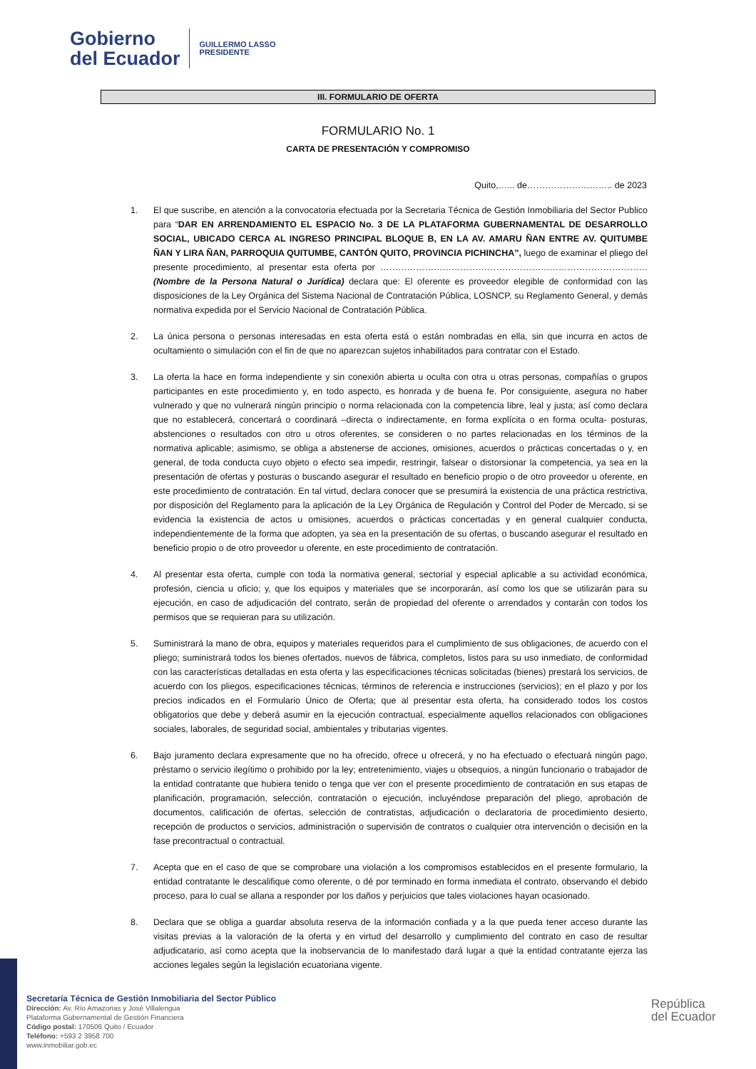Gobierno
del Ecuador
GUILLERMO LASSO
PRESIDENTE
III. FORMULARIO DE OFERTA
FORMULARIO No. 1
CARTA DE PRESENTACIÓN Y COMPROMISO
Quito,…... de……………………….. de 2023
1. El que suscribe, en atención a la convocatoria efectuada por la Secretaria Técnica de Gestión Inmobiliaria del Sector Publico para “DAR EN ARRENDAMIENTO EL ESPACIO No. 3 DE LA PLATAFORMA GUBERNAMENTAL DE DESARROLLO SOCIAL, UBICADO CERCA AL INGRESO PRINCIPAL BLOQUE B, EN LA AV. AMARU ÑAN ENTRE AV. QUITUMBE ÑAN Y LIRA ÑAN, PARROQUIA QUITUMBE, CANTÓN QUITO, PROVINCIA PICHINCHA”, luego de examinar el pliego del presente procedimiento, al presentar esta oferta por ……………………………………………………………………………… (Nombre de la Persona Natural o Jurídica) declara que: El oferente es proveedor elegible de conformidad con las disposiciones de la Ley Orgánica del Sistema Nacional de Contratación Pública, LOSNCP, su Reglamento General, y demás normativa expedida por el Servicio Nacional de Contratación Pública.
2. La única persona o personas interesadas en esta oferta está o están nombradas en ella, sin que incurra en actos de ocultamiento o simulación con el fin de que no aparezcan sujetos inhabilitados para contratar con el Estado.
3. La oferta la hace en forma independiente y sin conexión abierta u oculta con otra u otras personas, compañías o grupos participantes en este procedimiento y, en todo aspecto, es honrada y de buena fe. Por consiguiente, asegura no haber vulnerado y que no vulnerará ningún principio o norma relacionada con la competencia libre, leal y justa; así como declara que no establecerá, concertará o coordinará –directa o indirectamente, en forma explícita o en forma oculta- posturas, abstenciones o resultados con otro u otros oferentes, se consideren o no partes relacionadas en los términos de la normativa aplicable; asimismo, se obliga a abstenerse de acciones, omisiones, acuerdos o prácticas concertadas o y, en general, de toda conducta cuyo objeto o efecto sea impedir, restringir, falsear o distorsionar la competencia, ya sea en la presentación de ofertas y posturas o buscando asegurar el resultado en beneficio propio o de otro proveedor u oferente, en este procedimiento de contratación. En tal virtud, declara conocer que se presumirá la existencia de una práctica restrictiva, por disposición del Reglamento para la aplicación de la Ley Orgánica de Regulación y Control del Poder de Mercado, si se evidencia la existencia de actos u omisiones, acuerdos o prácticas concertadas y en general cualquier conducta, independientemente de la forma que adopten, ya sea en la presentación de su ofertas, o buscando asegurar el resultado en beneficio propio o de otro proveedor u oferente, en este procedimiento de contratación.
4. Al presentar esta oferta, cumple con toda la normativa general, sectorial y especial aplicable a su actividad económica, profesión, ciencia u oficio; y, que los equipos y materiales que se incorporarán, así como los que se utilizarán para su ejecución, en caso de adjudicación del contrato, serán de propiedad del oferente o arrendados y contarán con todos los permisos que se requieran para su utilización.
5. Suministrará la mano de obra, equipos y materiales requeridos para el cumplimiento de sus obligaciones, de acuerdo con el pliego; suministrará todos los bienes ofertados, nuevos de fábrica, completos, listos para su uso inmediato, de conformidad con las características detalladas en esta oferta y las especificaciones técnicas solicitadas (bienes) prestará los servicios, de acuerdo con los pliegos, especificaciones técnicas, términos de referencia e instrucciones (servicios); en el plazo y por los precios indicados en el Formulario Único de Oferta; que al presentar esta oferta, ha considerado todos los costos obligatorios que debe y deberá asumir en la ejecución contractual, especialmente aquellos relacionados con obligaciones sociales, laborales, de seguridad social, ambientales y tributarias vigentes.
6. Bajo juramento declara expresamente que no ha ofrecido, ofrece u ofrecerá, y no ha efectuado o efectuará ningún pago, préstamo o servicio ilegítimo o prohibido por la ley; entretenimiento, viajes u obsequios, a ningún funcionario o trabajador de la entidad contratante que hubiera tenido o tenga que ver con el presente procedimiento de contratación en sus etapas de planificación, programación, selección, contratación o ejecución, incluyéndose preparación del pliego, aprobación de documentos, calificación de ofertas, selección de contratistas, adjudicación o declaratoria de procedimiento desierto, recepción de productos o servicios, administración o supervisión de contratos o cualquier otra intervención o decisión en la fase precontractual o contractual.
7. Acepta que en el caso de que se comprobare una violación a los compromisos establecidos en el presente formulario, la entidad contratante le descalifique como oferente, o dé por terminado en forma inmediata el contrato, observando el debido proceso, para lo cual se allana a responder por los daños y perjuicios que tales violaciones hayan ocasionado.
8. Declara que se obliga a guardar absoluta reserva de la información confiada y a la que pueda tener acceso durante las visitas previas a la valoración de la oferta y en virtud del desarrollo y cumplimiento del contrato en caso de resultar adjudicatario, así como acepta que la inobservancia de lo manifestado dará lugar a que la entidad contratante ejerza las acciones legales según la legislación ecuatoriana vigente.
Secretaría Técnica de Gestión Inmobiliaria del Sector Público
Dirección: Av. Río Amazonas y José Villalengua
Plataforma Gubernamental de Gestión Financiera
Código postal: 170506 Quito / Ecuador
Teléfono: +593 2 3958 700
www.inmobiliar.gob.ec
República
del Ecuador